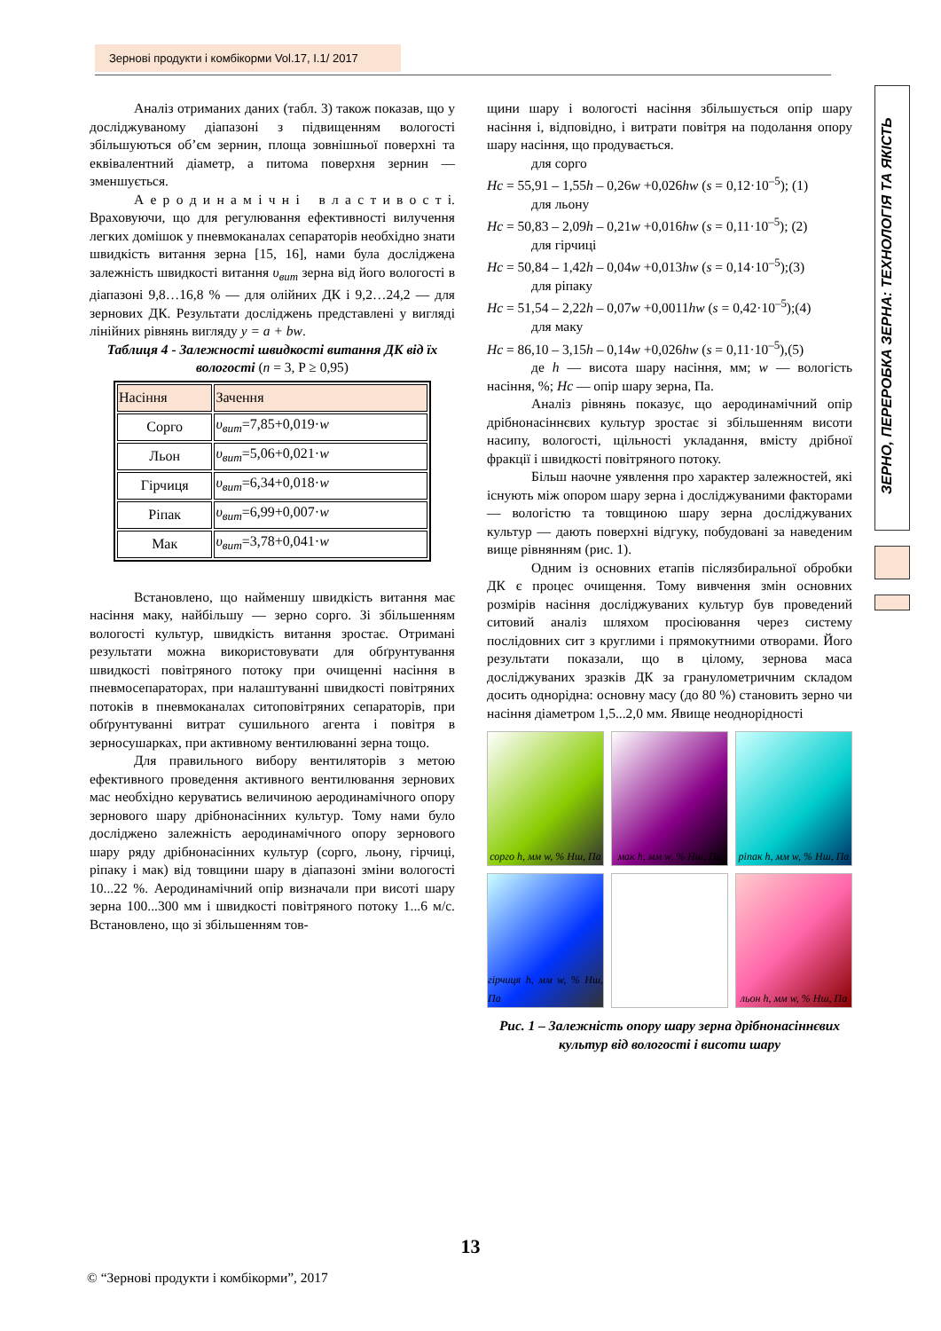Зернові продукти і комбікорми Vol.17, I.1/ 2017
ЗЕРНО, ПЕРЕРОБКА ЗЕРНА: ТЕХНОЛОГІЯ ТА ЯКІСТЬ
Аналіз отриманих даних (табл. 3) також показав, що у досліджуваному діапазоні з підвищенням вологості збільшуються об’єм зернин, площа зовнішньої поверхні та еквівалентний діаметр, а питома поверхня зернин — зменшується.
А е р о д и н а м і ч н і в л а с т и в о с т і. Враховуючи, що для регулювання ефективності вилучення легких домішок у пневмоканалах сепараторів необхідно знати швидкість витання зерна [15, 16], нами була досліджена залежність швидкості витання υ<sub>вит</sub> зерна від його вологості в діапазоні 9,8…16,8 % — для олійних ДК і 9,2…24,2 — для зернових ДК. Результати досліджень представлені у вигляді лінійних рівнянь вигляду y = a + bw.
Таблиця 4 - Залежності швидкості витання ДК від їх вологості (n = 3, P ≥ 0,95)
| Насіння | Зачення |
| --- | --- |
| Сорго | υ<sub>вит</sub> =7,85+0,019· w |
| Льон | υ<sub>вит</sub> =5,06+0,021· w |
| Гірчиця | υ<sub>вит</sub> =6,34+0,018· w |
| Ріпак | υ<sub>вит</sub> =6,99+0,007· w |
| Мак | υ<sub>вит</sub> =3,78+0,041· w |
Встановлено, що найменшу швидкість витання має насіння маку, найбільшу — зерно сорго. Зі збільшенням вологості культур, швидкість витання зростає. Отримані результати можна використовувати для обґрунтування швидкості повітряного потоку при очищенні насіння в пневмосепараторах, при налаштуванні швидкості повітряних потоків в пневмоканалах ситоповітряних сепараторів, при обґрунтуванні витрат сушильного агента і повітря в зерносушарках, при активному вентилюванні зерна тощо.
Для правильного вибору вентиляторів з метою ефективного проведення активного вентилювання зернових мас необхідно керуватись величиною аеродинамічного опору зернового шару дрібнонасінних культур. Тому нами було досліджено залежність аеродинамічного опору зернового шару ряду дрібнонасінних культур (сорго, льону, гірчиці, ріпаку і мак) від товщини шару в діапазоні зміни вологості 10...22 %. Аеродинамічний опір визначали при висоті шару зерна 100...300 мм і швидкості повітряного потоку 1...6 м/с. Встановлено, що зі збільшенням тов-
щини шару і вологості насіння збільшується опір шару насіння і, відповідно, і витрати повітря на подолання опору шару насіння, що продувається.
для сорго
Нс = 55,91 – 1,55h – 0,26w +0,026hw (s = 0,12·10<sup>–5</sup>); (1)
для льону
Нс = 50,83 – 2,09h – 0,21w +0,016hw (s = 0,11·10<sup>–5</sup>); (2)
для гірчиці
Нс = 50,84 – 1,42h – 0,04w +0,013hw (s = 0,14·10<sup>–5</sup>);(3)
для ріпаку
Нс = 51,54 – 2,22h – 0,07w +0,0011hw (s = 0,42·10<sup>–5</sup>);(4)
для маку
Нс = 86,10 – 3,15h – 0,14w +0,026hw (s = 0,11·10<sup>–5</sup>),(5)
де h — висота шару насіння, мм; w — вологість насіння, %; Нс — опір шару зерна, Па.
Аналіз рівнянь показує, що аеродинамічний опір дрібнонасіннєвих культур зростає зі збільшенням висоти насипу, вологості, щільності укладання, вмісту дрібної фракції і швидкості повітряного потоку.
Більш наочне уявлення про характер залежностей, які існують між опором шару зерна і досліджуваними факторами — вологістю та товщиною шару зерна досліджуваних культур — дають поверхні відгуку, побудовані за наведеним вище рівнянням (рис. 1).
Одним із основних етапів післязбиральної обробки ДК є процес очищення. Тому вивчення змін основних розмірів насіння досліджуваних культур був проведений ситовий аналіз шляхом просіювання через систему послідовних сит з круглими і прямокутними отворами. Його результати показали, що в цілому, зернова маса досліджуваних зразків ДК за гранулометричним складом досить однорідна: основну масу (до 80 %) становить зерно чи насіння діаметром 1,5...2,0 мм. Явище неоднорідності
сорго h, мм w, % Нш, Па
мак h, мм w, % Нш, Па
ріпак h, мм w, % Нш, Па
гірчиця h, мм w, % Нш, Па
льон h, мм w, % Нш, Па
Рис. 1 – Залежність опору шару зерна дрібнонасіннєвих культур від вологості і висоти шару
13
© “Зернові продукти і комбікорми”, 2017